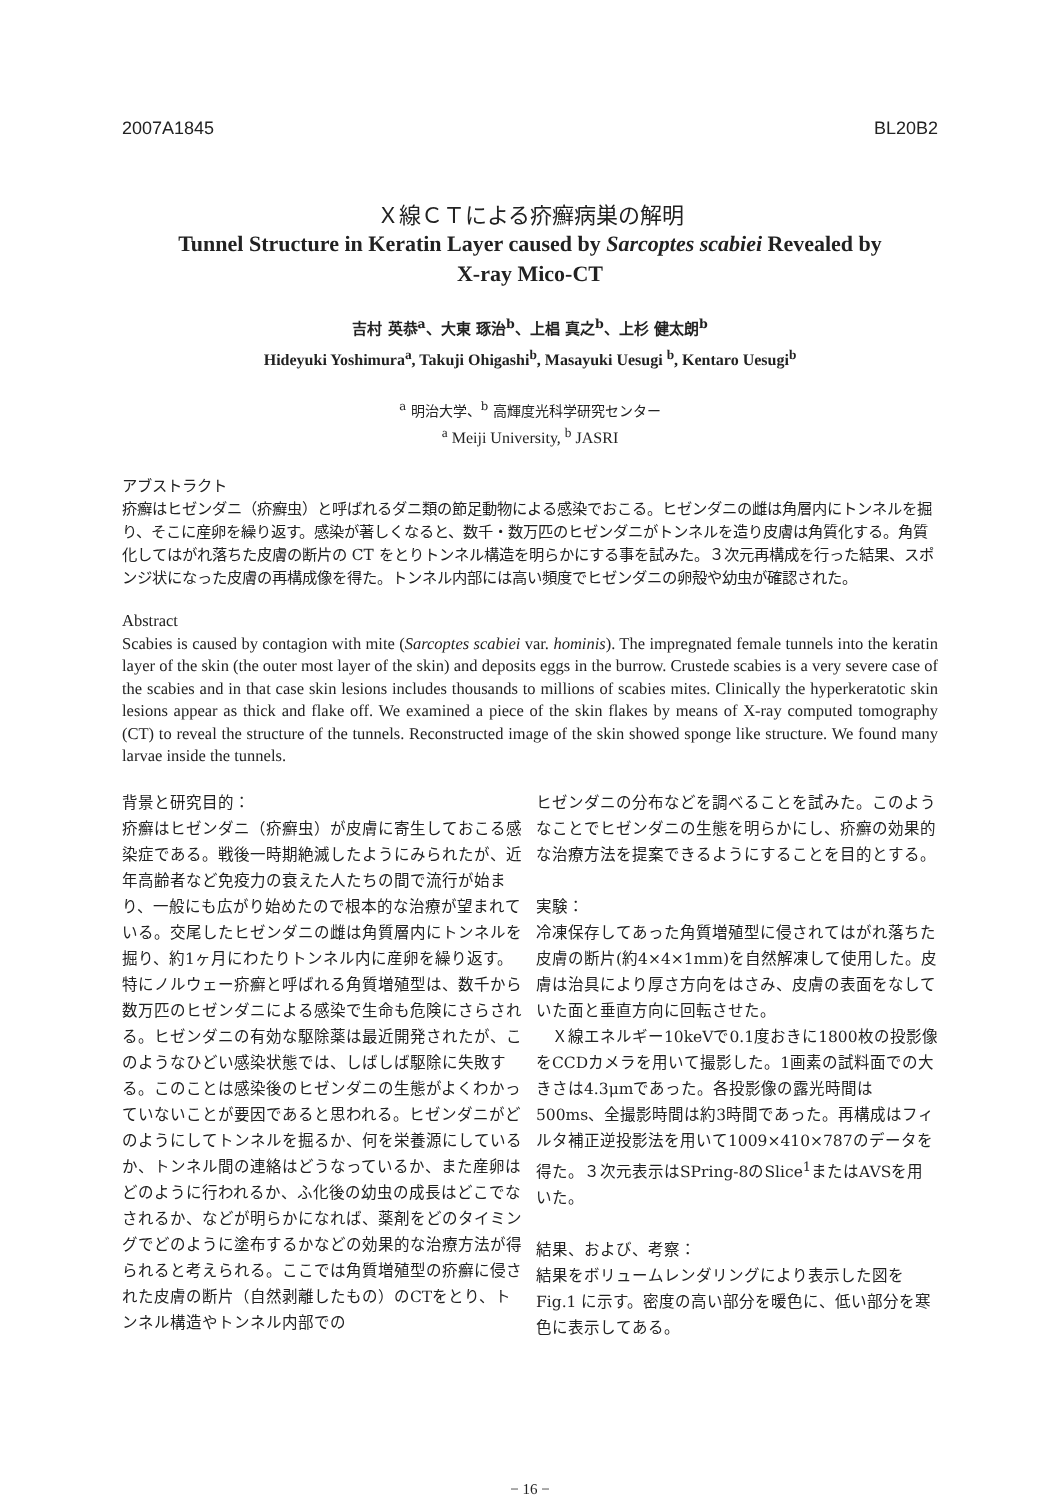2007A1845 BL20B2
Ｘ線ＣＴによる疥癬病巣の解明
Tunnel Structure in Keratin Layer caused by Sarcoptes scabiei Revealed by
X-ray Mico-CT
吉村 英恭<sup>a</sup>、大東 琢治<sup>b</sup>、上椙 真之<sup>b</sup>、上杉 健太朗<sup>b</sup>
Hideyuki Yoshimura<sup>a</sup>, Takuji Ohigashi<sup>b</sup>, Masayuki Uesugi <sup>b</sup>, Kentaro Uesugi<sup>b</sup>
<sup>a</sup> 明治大学、<sup>b</sup> 高輝度光科学研究センター
<sup>a</sup> Meiji University, <sup>b</sup> JASRI
アブストラクト
疥癬はヒゼンダニ（疥癬虫）と呼ばれるダニ類の節足動物による感染でおこる。ヒゼンダニの雌は角層内にトンネルを掘り、そこに産卵を繰り返す。感染が著しくなると、数千・数万匹のヒゼンダニがトンネルを造り皮膚は角質化する。角質化してはがれ落ちた皮膚の断片の CT をとりトンネル構造を明らかにする事を試みた。３次元再構成を行った結果、スポンジ状になった皮膚の再構成像を得た。トンネル内部には高い頻度でヒゼンダニの卵殻や幼虫が確認された。
Abstract
Scabies is caused by contagion with mite (Sarcoptes scabiei var. hominis). The impregnated female tunnels into the keratin layer of the skin (the outer most layer of the skin) and deposits eggs in the burrow. Crustede scabies is a very severe case of the scabies and in that case skin lesions includes thousands to millions of scabies mites. Clinically the hyperkeratotic skin lesions appear as thick and flake off. We examined a piece of the skin flakes by means of X-ray computed tomography (CT) to reveal the structure of the tunnels. Reconstructed image of the skin showed sponge like structure. We found many larvae inside the tunnels.
背景と研究目的：
疥癬はヒゼンダニ（疥癬虫）が皮膚に寄生しておこる感染症である。戦後一時期絶滅したようにみられたが、近年高齢者など免疫力の衰えた人たちの間で流行が始まり、一般にも広がり始めたので根本的な治療が望まれている。交尾したヒゼンダニの雌は角質層内にトンネルを掘り、約1ヶ月にわたりトンネル内に産卵を繰り返す。特にノルウェー疥癬と呼ばれる角質増殖型は、数千から数万匹のヒゼンダニによる感染で生命も危険にさらされる。ヒゼンダニの有効な駆除薬は最近開発されたが、このようなひどい感染状態では、しばしば駆除に失敗する。このことは感染後のヒゼンダニの生態がよくわかっていないことが要因であると思われる。ヒゼンダニがどのようにしてトンネルを掘るか、何を栄養源にしているか、トンネル間の連絡はどうなっているか、また産卵はどのように行われるか、ふ化後の幼虫の成長はどこでなされるか、などが明らかになれば、薬剤をどのタイミングでどのように塗布するかなどの効果的な治療方法が得られると考えられる。ここでは角質増殖型の疥癬に侵された皮膚の断片（自然剥離したもの）のCTをとり、トンネル構造やトンネル内部での
ヒゼンダニの分布などを調べることを試みた。このようなことでヒゼンダニの生態を明らかにし、疥癬の効果的な治療方法を提案できるようにすることを目的とする。
実験：
冷凍保存してあった角質増殖型に侵されてはがれ落ちた皮膚の断片(約4×4×1mm)を自然解凍して使用した。皮膚は治具により厚さ方向をはさみ、皮膚の表面をなしていた面と垂直方向に回転させた。
　Ｘ線エネルギー10keVで0.1度おきに1800枚の投影像をCCDカメラを用いて撮影した。1画素の試料面での大きさは4.3μmであった。各投影像の露光時間は500ms、全撮影時間は約3時間であった。再構成はフィルタ補正逆投影法を用いて1009×410×787のデータを得た。３次元表示はSPring-8のSlice<sup>1</sup>またはAVSを用いた。
結果、および、考察：
結果をボリュームレンダリングにより表示した図を Fig.1 に示す。密度の高い部分を暖色に、低い部分を寒色に表示してある。
− 16 −